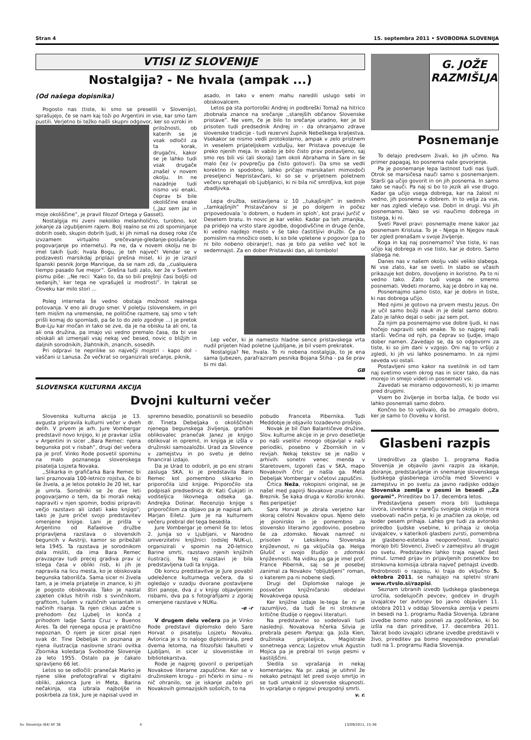Stran 4 15. septembra 2011 • SVOBODNA SLOVENIJA
VTISI IZ SLOVENIJE
Nostalgija? - Ne hvala (ampak ...)
(Od našega dopisnika)
Pogosto nas (tiste, ki smo se preselili v Slovenijo), sprašujejo, če se nam kaj toži po Argentini in vse, kar smo tam pustili. Verjetno bi težko našli skupni odgovor, ker so vzroki in
priložnosti, ob katerih se je vsak odločil za ta korak, drugačni, kakor se je lahko tudi vsak drugače znašel v novem okolju. In ne nazadnje tudi nismo vsi enaki, čeprav bi bile okoliščine enake (,,Jaz sem jaz in moje okoliščine”, je pravil filozof Ortega y Gasset).
Nostalgija mi zveni nekoliko melanholično, turobno, kot jokanje za izgubljenim rajem. Bolj realno se mi zdi spominjanje dobrih oseb, skupin dobrih ljudi, ki jih nimaš na doseg roke (če izvzamem virtualno srečevanje-gledanje-poslušanje-pogovarjanje po internetu). Pa ne, da v novem okolju ne bi imel takih ljudi; hvala Bogu, je teh največ! Vendar se v podzavesti marsikdaj priplazi grešna misel, ki jo je izrazil španski pesnik Jorge Manrique, da se nam zdi, da ,,cualquiera tiempo pasado fue mejor”. Grešna tudi zato, ker že v Svetem pismu piše: ,,Ne reci: ’Kako to, da so bili prejšnji časi boljši od sedanjih,’ ker tega ne vprašuješ iz modrosti”. In takrat se človeku kar milo stori ...
Poleg interneta še vedno obstaja možnost realnega potovanja. V eno ali drugo smer. V poletju (slovenskem, in pri tem mislim na vremenske, ne politične razmere, saj smo v teh prišli komaj do spomladi, pa še to do zelo zgodnje ...) je pretok Bue-Lju kar močan in tako se zve, da je na obisku ta ali oni, ta ali ona družina, pa imajo vsi vedno premalo časa, da bi vse obiskali ali izmenjali vsaj nekaj več besed, novic o bližjih in daljnih sorodnikih, žlahtnikih, znancih, sosedih.
Pri odpravi te neprilike so največji mojstri - kapo dol - vaščani iz Lanusa. Že večkrat so organizirali srečanje, piknik,
asado, in tako v enem mahu naredili uslugo sebi in obiskovalcem.
Letos pa sta portoroški Andrej in podbreški Tomaž na hitrico zbobnala znance na srečanje ,,starejših občanov Slovenske pristave”. Ne vem, če je bilo to srečanje uradno, ker je bil prisoten tudi predsednik Andrej in - da ohranjamo zdrave slovenske tradicije - tudi rezervni župnik Nebeškega kraljestva. Vsekakor se nismo vedli protokolarno, ampak v zelo pristnem in veselem prijateljskem vzdušju, ker Pristava povezuje še preko njenih meja. In vabilo je bilo čisto prav postavljeno, saj smo res bili vsi (ali skoraj) tam okoli Abrahama in Sare in še malo čez (v povprečju pa čisto gotovo!). Da smo se vedli korektno in spodobno, lahko pričajo marsikateri mimoidoči preseljenci Nepristavčani, ki so se v prijetnem poletnem večeru sprehajali ob Ljubljanici, ki ni bila nič smrdljiva, kot poje zbadljivka.
Lepa družba, sestavljena iz 10 ,,tukajšnjih” in sedmih ,,tamkajšnjih” Pristavčanov si je po dolgem in počez pripovedovala ’o dobrem, o hudem in sploh’, kot pravi Jurčič v Desetem bratu. In novic je kar veliko. Kadar pa teh zmanjka, pa pridejo na vrsto stare zgodbe, dogodivščine in druge čenče, ki vedno najdejo mesto v še tako častitljivi družbi. Če pa pomislim na množico oseb, ki so bile vpletene v pogovor (pa to ni bilo nobeno obiranje!), nas je bilo pa veliko več kot le sedemnajst. Za en dober Pristavski dan, ali tombolo!
Lep večer, ki je namesto hladne sence pristavskega vrta nudil prijeten hlad poletne Ljubljane, je bil vsem prekratek.
Nostalgija? Ne, hvala. To ni nobena nostalgija, to je ena sama ljubezen, parafraziram pesnika Bojana Štiha - pa še prav bi mi dal.
GB
SLOVENSKA KULTURNA AKCIJA
Dvojni kulturni večer
Slovenska kulturna akcija je 13. avgusta pripravila kulturni večer v dveh delih. V prvem je arh. Jure Vombergar predstavil novo knjigo, ki je pravkar izšla v Argentini in sicer ,,Bara Remec: njena begunska pot v risbah”, drugi del večera pa je prof. Vinko Rode posvetil spominu na malo poznanega slovenskega pisatelja Lojzeta Novaka.
,,Slikarka in grafičarka Bara Remec bi lani praznovala 100-letnico rojstva, če bi še živela, a je letos poteklo že 20 let, kar je umrla. Sorodniki se že dve leti pogovarjamo o tem, da bi morali nekaj napraviti v njen spomin, bodisi pripraviti večjo razstavo ali izdati kako knjigo”; tako je Jure pričel svojo predstavitev omenjene knjige. Lani je prišla v Argentino od Rafaelove družbe pripravljena razstava o slovenskih beguncih v Avstriji, kamor so pribežali leta 1945. Ta razstava je sorodnikom dala misliti, da ima Bara Remec pravzaprav tudi precej gradiva prav iz istega časa v obliki risb, ki jih je napravila na licu mesta, ko je obiskovala begunska taborišča. Sama sicer ni živela tam, a je imela prijatelje in znance, ki jih je pogosto obiskovala. Tako je nastal zajeten ciklus hitrih risb s svinčnikom, grafitom, tušem v različnih variantah in načinih risanja. Ta njen ciklus začne s prehodom čez Ljubelj in konča z prihodom ladje Santa Cruz v Buenos Aires. Ta del njenega opusa je praktično nepoznan. O njem je sicer pisal njen svak dr. Tine Debeljak in poznana je njena ilustracija naslovne strani ovitka Zbornika koledarja Svobodne Slovenije za leto 1955. Ostalo pa je čakalo spravljeno 66 let.
Letos so se odločili: pranečak Marko je njene slike prefotografiral v digitalni obliki, zakonca Jure in Meta, Barina nečakinja, sta izbrala najboljše in poskrbela za tisk, Jure je napisal uvod in
spremno besedilo, ponatisnili so besedilo dr. Tineta Debeljaka o okoliščinah njenega begunskega življenja, grafični oblikovalec pranečak Janez je knjigo oblikoval in opremil, in knjiga je izšla v družinski samozaložbi. Urad za Slovence v zamejstvu in po svetu je delno financiral izdajo.
Da je Urad to odobril, je po eni strani zasluga SKA, ki je predstavila Baro Remec kot pomembno slikarko in priporočila izid knjige. Priporočilo sta podpisali predsednica dr. Kati Cukjati in voditeljica likovnega odseka ga. Andrejka Dolinar. Recenzijo knjige s priporočilom za objavo pa je napisal arh. Marjan Eiletz. Jure je na kulturnem večeru prebral del tega besedila.
Jure Vombergar je omenil še to: letos 2. junija so v Ljubljani, v Narodno univerzitetni knjižnici (odslej NUK-u), organizirali v spomin na 20-letnico Barine smrti, razstavo njenih knjižnih ilustracij. Na tej razstavi je bila predstavljena tudi ta knjiga.
Ob koncu predstavitve je Jure povabil udeležence kulturnega večera, da si ogledajo v ozadju dvorane postavljene štiri panoje, dva z v knjigi objavljenimi risbami, dva pa s fotografijami z zgoraj omenjene razstave v NUKu.
-e -r
V drugem delu večera pa je Vinko Rode predstavil diplomsko delo Sare Horvat o pisatelju Lojzetu Novaku. Avtorica je s to nalogo diplomirala, pred dvema letoma, na filozofski fakulteti v Ljubljani, in sicer iz slovenistike in bibliotekarstva.
Rode je najprej govoril o peripetijah Novakove literarne zapuščine. Ker se v družinskem krogu - pri hčerki in sinu - ni nič ohranilo, se je iskanje začelo pri Novakovih gimnazijskih sošolcih, to na
pobudo Franceta Pibernika. Tudi Meddobje je objavilo tozadevno prošnjo.
Novak je bil član Balantičeve družine, Slov. kulturne akcije in je prvo desetletje po naši vselitvi mnogo objavljal v naši periodiki, posebno v Zbornikih in v revijah. Nekaj tekstov se je našlo v arhivih: sonetni venec menda v Staretovem, Izgoreli čas v SKA, mapo Novakovih črtic je našla ga. Meta Debeljak Vombergar v očetovi zapuščini.
Črtica Neža, rokopisni original, se je našel med papirji Novakove znanke Ane Breznik. Še kaka druga v Koroški kroniki. Res peripetije!
Sara Horvat je zbrala verjetno kar skoraj celotni Novakov opus. Njeno delo je pionirsko in je pomembno za slovensko literarno zgodovino, posebno še za zdomsko. Novak namreč ni prisoten v Leksikonu Slovenska književnost, ni ga vključila ga. Helga Glušič v svojo študijo o zdomski književnosti. Na vidiku pa ga je imel prof. France Pibernik, saj se je posebej zanimal za Novakov “obljubljeni” roman, o katerem pa ni nobene sledi.
Drugi del Diplomske naloge je posvečen knjižničarski obdelavi Novakovega opusa.
Ker knjižne izdaje le-tega še ni je razumljivo, da tudi še ni strokovne kritične študije o njegovi literaturi.
Na predstavitvi so sodelovali tudi naslednji. Novakova hčerka Silvia je prebrala pesem Pampa; ga. Joža Kien, družinska prijateljica, Magistrale sonetnega venca; Lojzetov vnuk Agustin Mojica pa je prebral tri svoje pesmi v kastiljščini.
Sledila so vprašanja in nekaj komentarjev. Na pr. zakaj je utihnil že nekako petnajst let pred svojo smrtjo in se tudi umaknil iz slovenske skupnosti. In vprašanje o njegovi prezgodnji smrti.
v. r.
G. JOŽE RAZMIŠLJA
Posnemanje
To delajo predvsem živali, ko jih učimo. Na primer papagaj, ko posnema naše govorjenje.
Pa je posnemanje lepa lastnost tudi nas ljudi. Otrok se marsičesa nauči samo s posnemanjem. Starši ga učijo govorit in on jih posnema. In samo tako se nauči. Pa naj si bo to jezik ali vse drugo. Kadar ga učijo vsega dobrega, kar na žalost ni vedno, jih posnema v dobrem. In to velja za vse, ker nas zgledi vlečejo vse. Dobri in drugi. Vsi jih posnemamo. Tako se vsi naučimo dobrega in tistega, ki ni.
Sveti Pavel pravi: posnemajte mene kakor jaz posnemam Kristusa. To je - Njega in Njegov nauk ter zgled prenašam v svoje življenje.
Koga in kaj naj posnemamo? Vse tiste, ki nas učijo kaj dobrega in vse tisto, kar je dobro. Samo slabega ne.
Danes nas v našem okolju vabi veliko slabega. Ni vse zlato, kar se sveti. In slabo se včasih prikazuje kot dobro, dovoljeno in koristno. Pa to ni vedno tako. Zato tudi vsega ne smemo posnemati. Vedeti moramo, kaj je dobro in kaj ne.
Posnemajmo samo tisto, kar je dobro in tiste, ki nas dobrega učijo.
Med njimi je gotovo na prvem mestu Jezus. On je učil samo božji nauk in je delal samo dobro. Zato je lahko dejal o sebi: jaz sem pot.
Za njim pa posnemajmo vse dobre ljudi, ki nas hočejo napraviti sebi enake. To so najprej naši starši. Večina od njih, pa čeprav so ljudje, imajo dober namen. Zavedajo se, da so odgovorni za tiste, ki so jim dani v vzgojo. Oni naj to vršijo z zgledi, ki jih vsi lahko posnemamo. In za njimi seveda vsi ostali.
Postavljeni smo kakor na svetilnik in od tam naj svetimo vsem okrog nas in sicer tako, da nas morejo in smejo videti in posnemati vsi.
Zavedati se moramo odgovornosti, ki jo imamo pred drugimi.
Vsem bo življenje in borba lažja, če bodo vsi lahko posnemali samo dobro.
Končno bo to vplivalo, da bo zmagalo dobro, ker je samo to človeku v korist.
Glasbeni razpis
Uredništvo za glasbo 1. programa Radia Slovenija je objavilo javni razpis za iskanje, zbiranje, predstavljanje in snemanje slovenskega ljudskega glasbenega izročila med Slovenci v zamejstvu in po svetu za javno radijsko oddajo Slovenska zemlja v pesmi in besedi ,,Za gorami”. Prireditev bo 17. decembra letos.
Predstavljena pesem mora biti ljudskega izvora, izvedena v narečju svojega okolja in mora vsebovati način petja, ki je značilen za okolje, od koder pesem prihaja. Lahko gre tudi za avtorsko priredbo ljudske vsebine, ki prihaja iz okolja izvajalcev, v katerikoli glasbeni zvrsti, pomembna je glasbeno-estetska neoporečnost. Izvajalci morajo biti Slovenci, živeči v zamejstvu ali drugje po svetu. Predstavitev lahko traja največ šest minut. Izmed prijav in prijavljenih posnetkov bo strokovna komisija izbrala največ petnajst izvedb. Podrobnosti o razpisu, ki traja do vključno 5. oktobra 2011, se nahajajo na spletni strani www.rtvslo.si/razpisi.
Seznam izbranih izvedb ljudskega glasbenega izročila, sodelujočih pevcev, godcev in drugih izvajalcev ter avtorjev bo javno objavljen 11. oktobra 2011 v oddaji Slovenska zemlja v pesmi in besedi na 1. programu Radia Slovenija. Izbrane izvedbe bomo nato posneli za zgoščenko, ki bo izšla na dan prireditve, 17. decembra 2011. Takrat bodo izvajalci izbrane izvedbe predstavili v živo, prireditev pa bomo neposredno prenašali tudi na 1. programu Radia Slovenija.
Sv. Slovenija (64) Nº 36 4 13/09/2011, 15:38